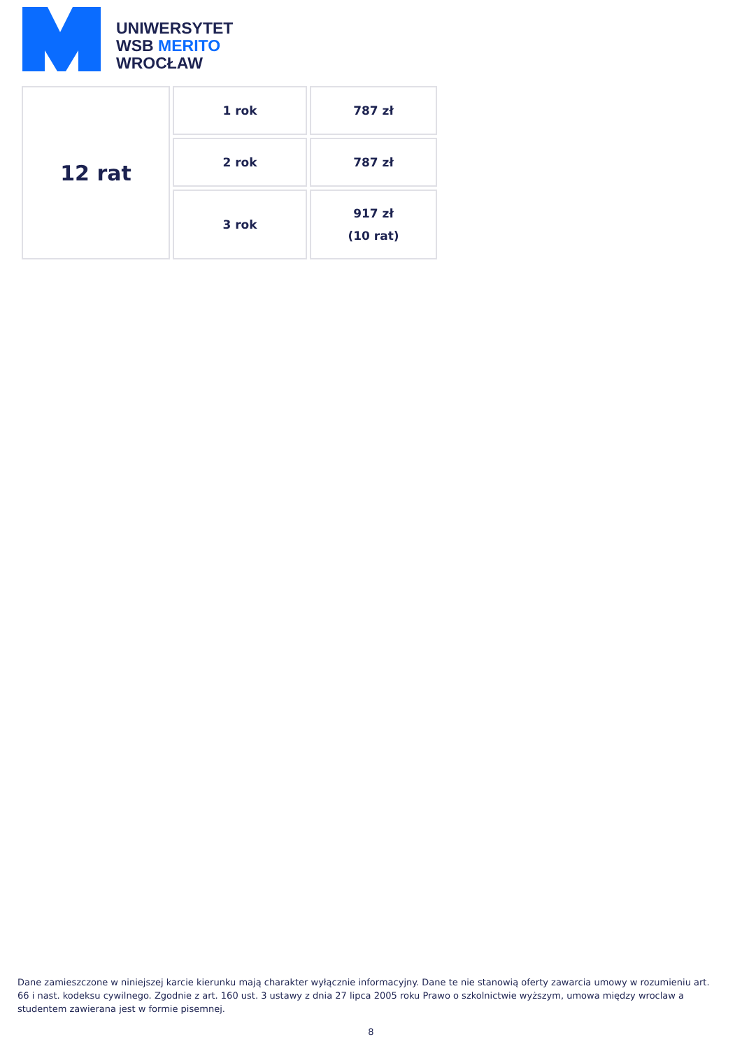UNIWERSYTET
WSB MERITO
WROCŁAW
| 12 rat | 1 rok | 787 zł |
| | 2 rok | 787 zł |
| | 3 rok | 917 zł (10 rat) |
Dane zamieszczone w niniejszej karcie kierunku mają charakter wyłącznie informacyjny. Dane te nie stanowią oferty zawarcia umowy w rozumieniu art. 66 i nast. kodeksu cywilnego. Zgodnie z art. 160 ust. 3 ustawy z dnia 27 lipca 2005 roku Prawo o szkolnictwie wyższym, umowa między wroclaw a studentem zawierana jest w formie pisemnej.
8